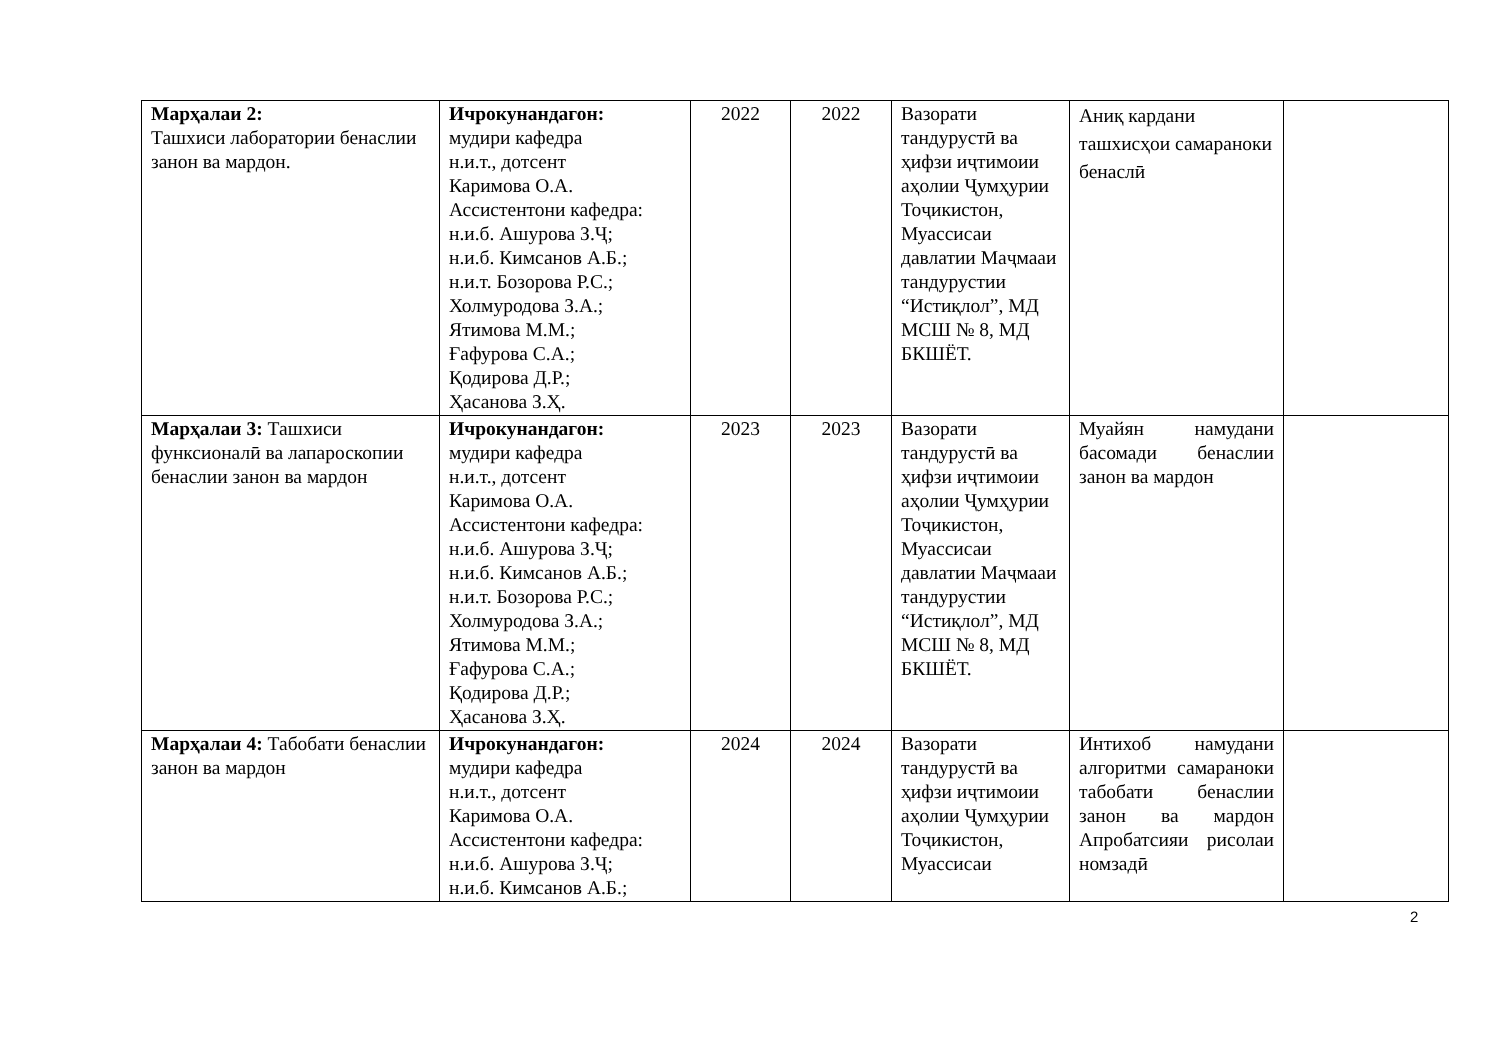| Марҳалаи 2: Ташхиси лаборатории бенаслии занон ва мардон. | Ичрокунандагон: мудири кафедра н.и.т., дотсент Каримова О.А. Ассистентони кафедра: н.и.б. Ашурова З.Ҷ; н.и.б. Кимсанов А.Б.; н.и.т. Бозорова Р.С.; Холмуродова З.А.; Ятимова М.М.; Ғафурова С.А.; Қодирова Д.Р.; Ҳасанова З.Ҳ. | 2022 | 2022 | Вазорати тандурустӣ ва ҳифзи иҷтимоии аҳолии Ҷумҳурии Тоҷикистон, Муассисаи давлатии Маҷмааи тандурустии “Истиқлол”, МД МСШ № 8, МД БКШЁТ. | Аниқ кардани ташхисҳои самараноки бенаслӣ | |
| Марҳалаи 3: Ташхиси функсионалӣ ва лапароскопии бенаслии занон ва мардон | Ичрокунандагон: мудири кафедра н.и.т., дотсент Каримова О.А. Ассистентони кафедра: н.и.б. Ашурова З.Ҷ; н.и.б. Кимсанов А.Б.; н.и.т. Бозорова Р.С.; Холмуродова З.А.; Ятимова М.М.; Ғафурова С.А.; Қодирова Д.Р.; Ҳасанова З.Ҳ. | 2023 | 2023 | Вазорати тандурустӣ ва ҳифзи иҷтимоии аҳолии Ҷумҳурии Тоҷикистон, Муассисаи давлатии Маҷмааи тандурустии “Истиқлол”, МД МСШ № 8, МД БКШЁТ. | Муайян намудани басомади бенаслии занон ва мардон | |
| Марҳалаи 4: Табобати бенаслии занон ва мардон | Ичрокунандагон: мудири кафедра н.и.т., дотсент Каримова О.А. Ассистентони кафедра: н.и.б. Ашурова З.Ҷ; н.и.б. Кимсанов А.Б.; | 2024 | 2024 | Вазорати тандурустӣ ва ҳифзи иҷтимоии аҳолии Ҷумҳурии Тоҷикистон, Муассисаи | Интихоб намудани алгоритми самараноки табобати бенаслии занон ва мардон Апробатсияи рисолаи номзадӣ | |
2